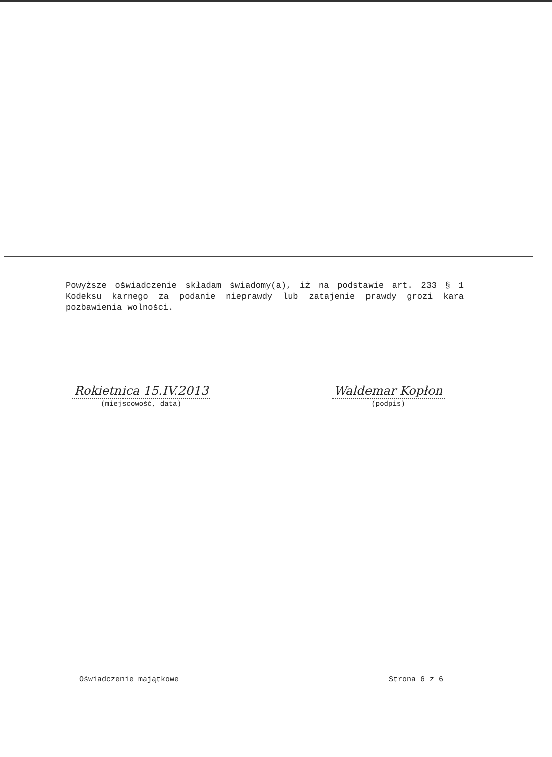Powyższe oświadczenie składam świadomy(a), iż na podstawie art. 233 § 1 Kodeksu karnego za podanie nieprawdy lub zatajenie prawdy grozi kara pozbawienia wolności.
Rokietnica 15.IV.2013
(miejscowość, data)
Waldemar Kopłon
(podpis)
Oświadczenie majątkowe Strona 6 z 6